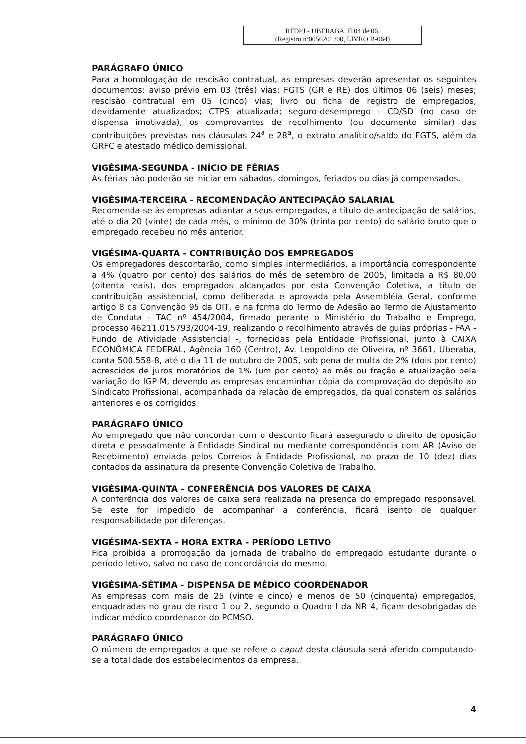RTDPJ - UBERABA. fl.04 de 06.
(Registro nº0056201 /00, LIVRO B-064)
PARÁGRAFO ÚNICO
Para a homologação de rescisão contratual, as empresas deverão apresentar os seguintes documentos: aviso prévio em 03 (três) vias; FGTS (GR e RE) dos últimos 06 (seis) meses; rescisão contratual em 05 (cinco) vias; livro ou ficha de registro de empregados, devidamente atualizados; CTPS atualizada; seguro-desemprego - CD/SD (no caso de dispensa imotivada), os comprovantes de recolhimento (ou documento similar) das contribuições previstas nas cláusulas 24<sup>a</sup> e 28<sup>a</sup>, o extrato analítico/saldo do FGTS, além da GRFC e atestado médico demissional.
VIGÉSIMA-SEGUNDA - INÍCIO DE FÉRIAS
As férias não poderão se iniciar em sábados, domingos, feriados ou dias já compensados.
VIGÉSIMA-TERCEIRA - RECOMENDAÇÃO ANTECIPAÇÃO SALARIAL
Recomenda-se às empresas adiantar a seus empregados, a título de antecipação de salários, até o dia 20 (vinte) de cada mês, o mínimo de 30% (trinta por cento) do salário bruto que o empregado recebeu no mês anterior.
VIGÉSIMA-QUARTA - CONTRIBUIÇÃO DOS EMPREGADOS
Os empregadores descontarão, como simples intermediários, a importância correspondente a 4% (quatro por cento) dos salários do mês de setembro de 2005, limitada a R$ 80,00 (oitenta reais), dos empregados alcançados por esta Convenção Coletiva, a título de contribuição assistencial, como deliberada e aprovada pela Assembléia Geral, conforme artigo 8 da Convenção 95 da OIT, e na forma do Termo de Adesão ao Termo de Ajustamento de Conduta - TAC nº 454/2004, firmado perante o Ministério do Trabalho e Emprego, processo 46211.015793/2004-19, realizando o recolhimento através de guias próprias - FAA - Fundo de Atividade Assistencial -, fornecidas pela Entidade Profissional, junto à CAIXA ECONÔMICA FEDERAL, Agência 160 (Centro), Av. Leopoldino de Oliveira, nº 3661, Uberaba, conta 500.558-8, até o dia 11 de outubro de 2005, sob pena de multa de 2% (dois por cento) acrescidos de juros moratórios de 1% (um por cento) ao mês ou fração e atualização pela variação do IGP-M, devendo as empresas encaminhar cópia da comprovação do depósito ao Sindicato Profissional, acompanhada da relação de empregados, da qual constem os salários anteriores e os corrigidos.
PARÁGRAFO ÚNICO
Ao empregado que não concordar com o desconto ficará assegurado o direito de oposição direta e pessoalmente à Entidade Sindical ou mediante correspondência com AR (Aviso de Recebimento) enviada pelos Correios à Entidade Profissional, no prazo de 10 (dez) dias contados da assinatura da presente Convenção Coletiva de Trabalho.
VIGÉSIMA-QUINTA - CONFERÊNCIA DOS VALORES DE CAIXA
A conferência dos valores de caixa será realizada na presença do empregado responsável. Se este for impedido de acompanhar a conferência, ficará isento de qualquer responsabilidade por diferenças.
VIGÉSIMA-SEXTA - HORA EXTRA - PERÍODO LETIVO
Fica proibida a prorrogação da jornada de trabalho do empregado estudante durante o período letivo, salvo no caso de concordância do mesmo.
VIGÉSIMA-SÉTIMA - DISPENSA DE MÉDICO COORDENADOR
As empresas com mais de 25 (vinte e cinco) e menos de 50 (cinquenta) empregados, enquadradas no grau de risco 1 ou 2, segundo o Quadro I da NR 4, ficam desobrigadas de indicar médico coordenador do PCMSO.
PARÁGRAFO ÚNICO
O número de empregados a que se refere o caput desta cláusula será aferido computando-se a totalidade dos estabelecimentos da empresa.
4